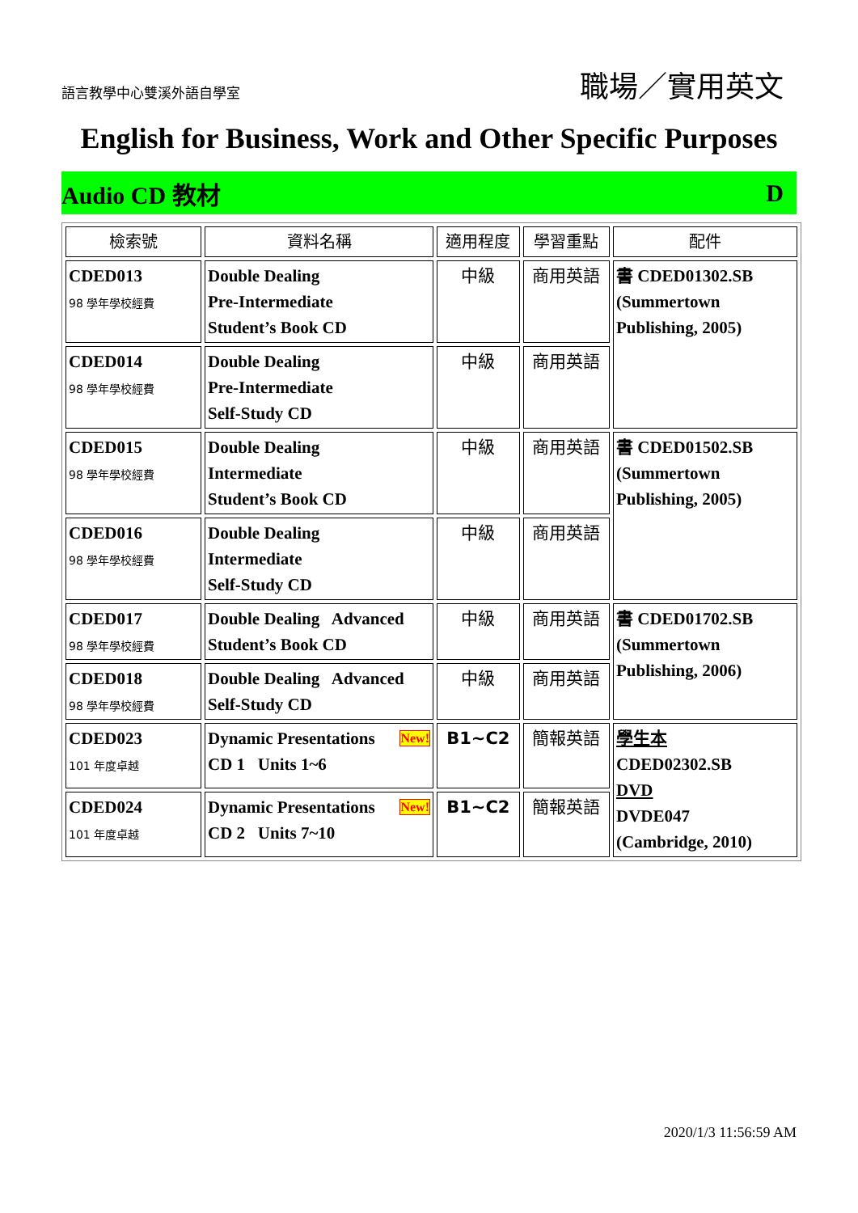語言教學中心雙溪外語自學室
職場／實用英文
English for Business, Work and Other Specific Purposes
Audio CD 教材 D
| 檢索號 | 資料名稱 | 適用程度 | 學習重點 | 配件 |
| --- | --- | --- | --- | --- |
| CDED013 98 學年學校經費 | Double Dealing Pre-Intermediate Student’s Book CD | 中級 | 商用英語 | 書 CDED01302.SB (Summertown Publishing, 2005) |
| CDED014 98 學年學校經費 | Double Dealing Pre-Intermediate Self-Study CD | 中級 | 商用英語 | |
| CDED015 98 學年學校經費 | Double Dealing Intermediate Student’s Book CD | 中級 | 商用英語 | 書 CDED01502.SB (Summertown Publishing, 2005) |
| CDED016 98 學年學校經費 | Double Dealing Intermediate Self-Study CD | 中級 | 商用英語 | |
| CDED017 98 學年學校經費 | Double Dealing Advanced Student’s Book CD | 中級 | 商用英語 | 書 CDED01702.SB (Summertown Publishing, 2006) |
| CDED018 98 學年學校經費 | Double Dealing Advanced Self-Study CD | 中級 | 商用英語 | |
| CDED023 101 年度卓越 | New! Dynamic Presentations CD 1 Units 1~6 | B1~C2 | 簡報英語 | 學生本 CDED02302.SB DVD DVDE047 (Cambridge, 2010) |
| CDED024 101 年度卓越 | New! Dynamic Presentations CD 2 Units 7~10 | B1~C2 | 簡報英語 | |
2020/1/3 11:56:59 AM